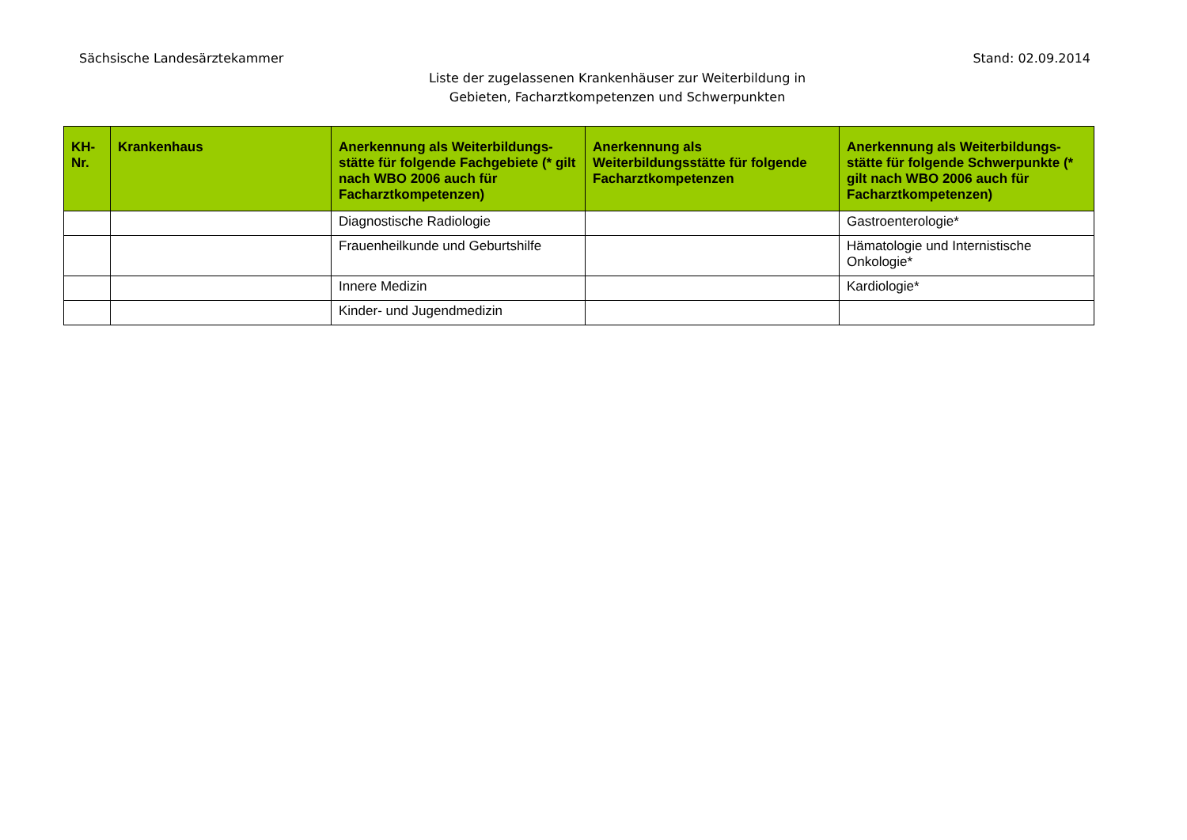Sächsische Landesärztekammer Stand: 02.09.2014
Liste der zugelassenen Krankenhäuser zur Weiterbildung in
Gebieten, Facharztkompetenzen und Schwerpunkten
| KH-Nr. | Krankenhaus | Anerkennung als Weiterbildungs-stätte für folgende Fachgebiete (* gilt nach WBO 2006 auch für Facharztkompetenzen) | Anerkennung als Weiterbildungsstätte für folgende Facharztkompetenzen | Anerkennung als Weiterbildungs-stätte für folgende Schwerpunkte (* gilt nach WBO 2006 auch für Facharztkompetenzen) |
| --- | --- | --- | --- | --- |
| | | Diagnostische Radiologie | | Gastroenterologie* |
| | | Frauenheilkunde und Geburtshilfe | | Hämatologie und Internistische Onkologie* |
| | | Innere Medizin | | Kardiologie* |
| | | Kinder- und Jugendmedizin | | |